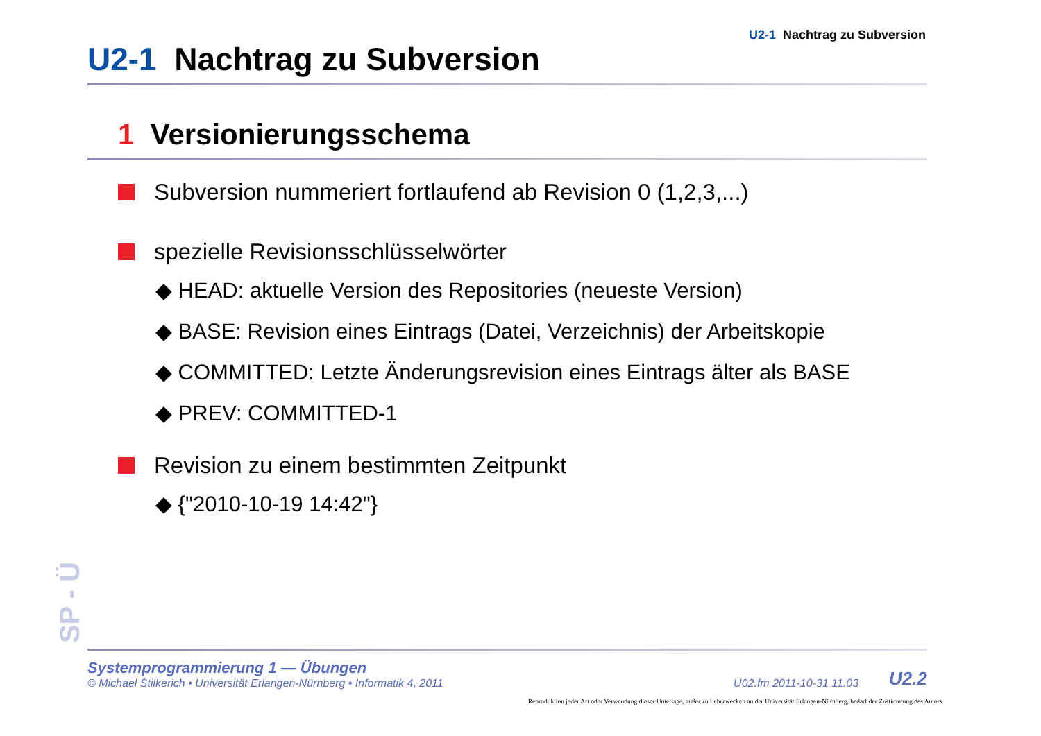U2-1 Nachtrag zu Subversion
U2-1 Nachtrag zu Subversion
1 Versionierungsschema
Subversion nummeriert fortlaufend ab Revision 0 (1,2,3,...)
spezielle Revisionsschlüsselwörter
◆ HEAD: aktuelle Version des Repositories (neueste Version)
◆ BASE: Revision eines Eintrags (Datei, Verzeichnis) der Arbeitskopie
◆ COMMITTED: Letzte Änderungsrevision eines Eintrags älter als BASE
◆ PREV: COMMITTED-1
Revision zu einem bestimmten Zeitpunkt
◆ {"2010-10-19 14:42"}
SP - Ü
Systemprogrammierung 1 — Übungen
© Michael Stilkerich • Universität Erlangen-Nürnberg • Informatik 4, 2011
U02.fm 2011-10-31 11.03 U2.2
Reproduktion jeder Art oder Verwendung dieser Unterlage, außer zu Lehrzwecken an der Universität Erlangen-Nürnberg, bedarf der Zustimmung des Autors.